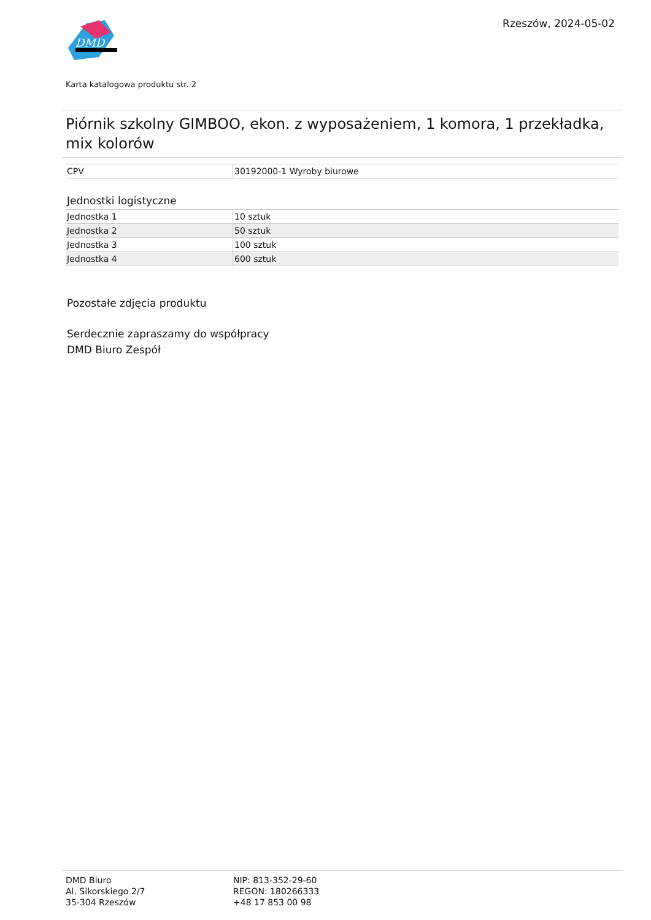DMD
Rzeszów, 2024-05-02
Karta katalogowa produktu str. 2
Piórnik szkolny GIMBOO, ekon. z wyposażeniem, 1 komora, 1 przekładka, mix kolorów
| CPV | 30192000-1 Wyroby biurowe |
Jednostki logistyczne
| Jednostka 1 | 10 sztuk |
| Jednostka 2 | 50 sztuk |
| Jednostka 3 | 100 sztuk |
| Jednostka 4 | 600 sztuk |
Pozostałe zdjęcia produktu
Serdecznie zapraszamy do współpracy
DMD Biuro Zespół
DMD Biuro
Al. Sikorskiego 2/7
35-304 Rzeszów
NIP: 813-352-29-60
REGON: 180266333
+48 17 853 00 98